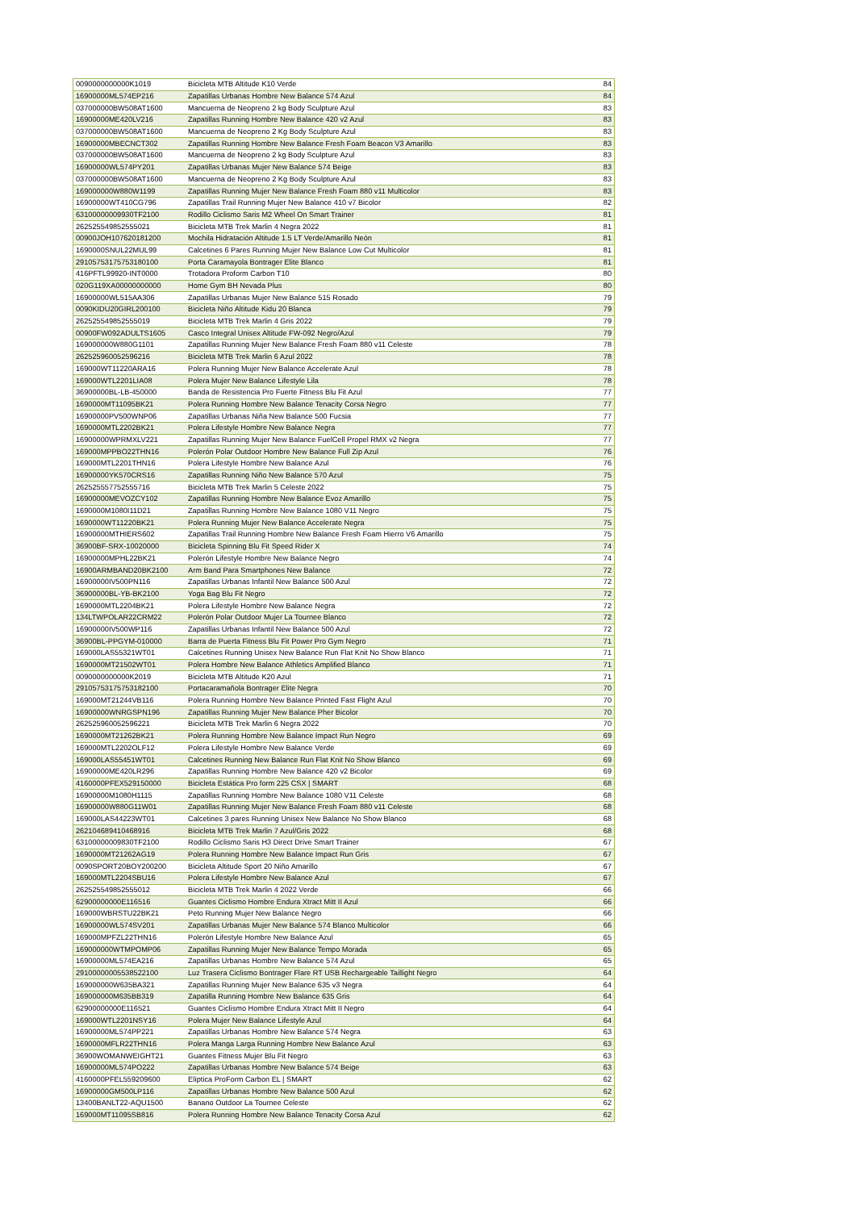| 0090000000000K1019 | Bicicleta MTB Altitude K10 Verde | 84 |
| 16900000ML574EP216 | Zapatillas Urbanas Hombre New Balance 574 Azul | 84 |
| 037000000BW508AT1600 | Mancuerna de Neopreno 2 kg Body Sculpture Azul | 83 |
| 16900000ME420LV216 | Zapatillas Running Hombre New Balance 420 v2 Azul | 83 |
| 037000000BW508AT1600 | Mancuerna de Neopreno 2 Kg Body Sculpture Azul | 83 |
| 16900000MBECNCT302 | Zapatillas Running Hombre New Balance Fresh Foam Beacon V3 Amarillo | 83 |
| 037000000BW508AT1600 | Mancuerna de Neopreno 2 kg Body Sculpture Azul | 83 |
| 16900000WL574PY201 | Zapatillas Urbanas Mujer New Balance 574 Beige | 83 |
| 037000000BW508AT1600 | Mancuerna de Neopreno 2 Kg Body Sculpture Azul | 83 |
| 169000000W880W1199 | Zapatillas Running Mujer New Balance Fresh Foam 880 v11 Multicolor | 83 |
| 16900000WT410CG796 | Zapatillas Trail Running Mujer New Balance 410 v7 Bicolor | 82 |
| 63100000009930TF2100 | Rodillo Ciclismo Saris M2 Wheel On Smart Trainer | 81 |
| 262525549852555021 | Bicicleta MTB Trek Marlin 4 Negra 2022 | 81 |
| 00900JOH107620181200 | Mochila Hidratación Altitude 1.5 LT Verde/Amarillo Neón | 81 |
| 1690000SNUL22MUL99 | Calcetines 6 Pares Running Mujer New Balance Low Cut Multicolor | 81 |
| 29105753175753180100 | Porta Caramayola Bontrager Elite Blanco | 81 |
| 416PFTL99920-INT0000 | Trotadora Proform Carbon T10 | 80 |
| 020G119XA00000000000 | Home Gym BH Nevada Plus | 80 |
| 16900000WL515AA306 | Zapatillas Urbanas Mujer New Balance 515 Rosado | 79 |
| 0090KIDU20GIRL200100 | Bicicleta Niño Altitude Kidu 20 Blanca | 79 |
| 262525549852555019 | Bicicleta MTB Trek Marlin 4 Gris 2022 | 79 |
| 00900FW092ADULTS1605 | Casco Integral Unisex Altitude FW-092 Negro/Azul | 79 |
| 169000000W880G1101 | Zapatillas Running Mujer New Balance Fresh Foam 880 v11 Celeste | 78 |
| 262525960052596216 | Bicicleta MTB Trek Marlin 6 Azul 2022 | 78 |
| 169000WT11220ARA16 | Polera Running Mujer New Balance Accelerate Azul | 78 |
| 169000WTL2201LIA08 | Polera Mujer New Balance Lifestyle Lila | 78 |
| 36900000BL-LB-450000 | Banda de Resistencia Pro Fuerte Fitness Blu Fit Azul | 77 |
| 1690000MT11095BK21 | Polera Running Hombre New Balance Tenacity Corsa Negro | 77 |
| 16900000PV500WNP06 | Zapatillas Urbanas Niña New Balance 500 Fucsia | 77 |
| 1690000MTL2202BK21 | Polera Lifestyle Hombre New Balance Negra | 77 |
| 16900000WPRMXLV221 | Zapatillas Running Mujer New Balance FuelCell Propel RMX v2 Negra | 77 |
| 169000MPPBO22THN16 | Polerón Polar Outdoor Hombre New Balance Full Zip Azul | 76 |
| 169000MTL2201THN16 | Polera Lifestyle Hombre New Balance Azul | 76 |
| 16900000YK570CRS16 | Zapatillas Running Niño New Balance 570 Azul | 75 |
| 262525557752555716 | Bicicleta MTB Trek Marlin 5 Celeste 2022 | 75 |
| 16900000MEVOZCY102 | Zapatillas Running Hombre New Balance Evoz Amarillo | 75 |
| 1690000M1080I11D21 | Zapatillas Running Hombre New Balance 1080 V11 Negro | 75 |
| 1690000WT11220BK21 | Polera Running Mujer New Balance Accelerate Negra | 75 |
| 16900000MTHIERS602 | Zapatillas Trail Running Hombre New Balance Fresh Foam Hierro V6 Amarillo | 75 |
| 36900BF-SRX-10020000 | Bicicleta Spinning Blu Fit Speed Rider X | 74 |
| 16900000MPHL22BK21 | Polerón Lifestyle Hombre New Balance Negro | 74 |
| 16900ARMBAND20BK2100 | Arm Band Para Smartphones New Balance | 72 |
| 16900000IV500PN116 | Zapatillas Urbanas Infantil New Balance 500 Azul | 72 |
| 36900000BL-YB-BK2100 | Yoga Bag Blu Fit Negro | 72 |
| 1690000MTL2204BK21 | Polera Lifestyle Hombre New Balance Negra | 72 |
| 134LTWPOLAR22CRM22 | Polerón Polar Outdoor Mujer La Tournee Blanco | 72 |
| 16900000IV500WP116 | Zapatillas Urbanas Infantil New Balance 500 Azul | 72 |
| 36900BL-PPGYM-010000 | Barra de Puerta Fitness Blu Fit Power Pro Gym Negro | 71 |
| 169000LAS55321WT01 | Calcetines Running Unisex New Balance Run Flat Knit No Show Blanco | 71 |
| 1690000MT21502WT01 | Polera Hombre New Balance Athletics Amplified Blanco | 71 |
| 0090000000000K2019 | Bicicleta MTB Altitude K20 Azul | 71 |
| 29105753175753182100 | Portacaramañola Bontrager Elite Negra | 70 |
| 169000MT21244VB116 | Polera Running Hombre New Balance Printed Fast Flight Azul | 70 |
| 16900000WNRGSPN196 | Zapatillas Running Mujer New Balance Pher Bicolor | 70 |
| 262525960052596221 | Bicicleta MTB Trek Marlin 6 Negra 2022 | 70 |
| 1690000MT21262BK21 | Polera Running Hombre New Balance Impact Run Negro | 69 |
| 169000MTL2202OLF12 | Polera Lifestyle Hombre New Balance Verde | 69 |
| 169000LAS55451WT01 | Calcetines Running New Balance Run Flat Knit No Show Blanco | 69 |
| 16900000ME420LR296 | Zapatillas Running Hombre New Balance 420 v2 Bicolor | 69 |
| 4160000PFEX529150000 | Bicicleta Estática Pro form 225 CSX / SMART | 68 |
| 16900000M1080H1115 | Zapatillas Running Hombre New Balance 1080 V11 Celeste | 68 |
| 16900000W880G11W01 | Zapatillas Running Mujer New Balance Fresh Foam 880 v11 Celeste | 68 |
| 169000LAS44223WT01 | Calcetines 3 pares Running Unisex New Balance No Show Blanco | 68 |
| 262104689410468916 | Bicicleta MTB Trek Marlin 7 Azul/Gris 2022 | 68 |
| 63100000009830TF2100 | Rodillo Ciclismo Saris H3 Direct Drive Smart Trainer | 67 |
| 1690000MT21262AG19 | Polera Running Hombre New Balance Impact Run Gris | 67 |
| 0090SPORT20BOY200200 | Bicicleta Altitude Sport 20 Niño Amarillo | 67 |
| 169000MTL2204SBU16 | Polera Lifestyle Hombre New Balance Azul | 67 |
| 262525549852555012 | Bicicleta MTB Trek Marlin 4 2022 Verde | 66 |
| 62900000000E116516 | Guantes Ciclismo Hombre Endura Xtract Mitt II Azul | 66 |
| 169000WBRSTU22BK21 | Peto Running Mujer New Balance Negro | 66 |
| 16900000WL574SV201 | Zapatillas Urbanas Mujer New Balance 574 Blanco Multicolor | 66 |
| 169000MPFZL22THN16 | Polerón Lifestyle Hombre New Balance Azul | 65 |
| 169000000WTMPOMP06 | Zapatillas Running Mujer New Balance Tempo Morada | 65 |
| 16900000ML574EA216 | Zapatillas Urbanas Hombre New Balance 574 Azul | 65 |
| 29100000005538522100 | Luz Trasera Ciclismo Bontrager Flare RT USB Rechargeable Taillight Negro | 64 |
| 169000000W635BA321 | Zapatillas Running Mujer New Balance 635 v3 Negra | 64 |
| 169000000M635BB319 | Zapatilla Running Hombre New Balance 635 Gris | 64 |
| 62900000000E116521 | Guantes Ciclismo Hombre Endura Xtract Mitt II Negro | 64 |
| 169000WTL2201NSY16 | Polera Mujer New Balance Lifestyle Azul | 64 |
| 16900000ML574PP221 | Zapatillas Urbanas Hombre New Balance 574 Negra | 63 |
| 1690000MFLR22THN16 | Polera Manga Larga Running Hombre New Balance Azul | 63 |
| 36900WOMANWEIGHT21 | Guantes Fitness Mujer Blu Fit Negro | 63 |
| 16900000ML574PO222 | Zapatillas Urbanas Hombre New Balance 574 Beige | 63 |
| 4160000PFEL559209600 | Elíptica ProForm Carbon EL / SMART | 62 |
| 16900000GM500LP116 | Zapatillas Urbanas Hombre New Balance 500 Azul | 62 |
| 13400BANLT22-AQU1500 | Banano Outdoor La Tournee Celeste | 62 |
| 169000MT11095SB816 | Polera Running Hombre New Balance Tenacity Corsa Azul | 62 |